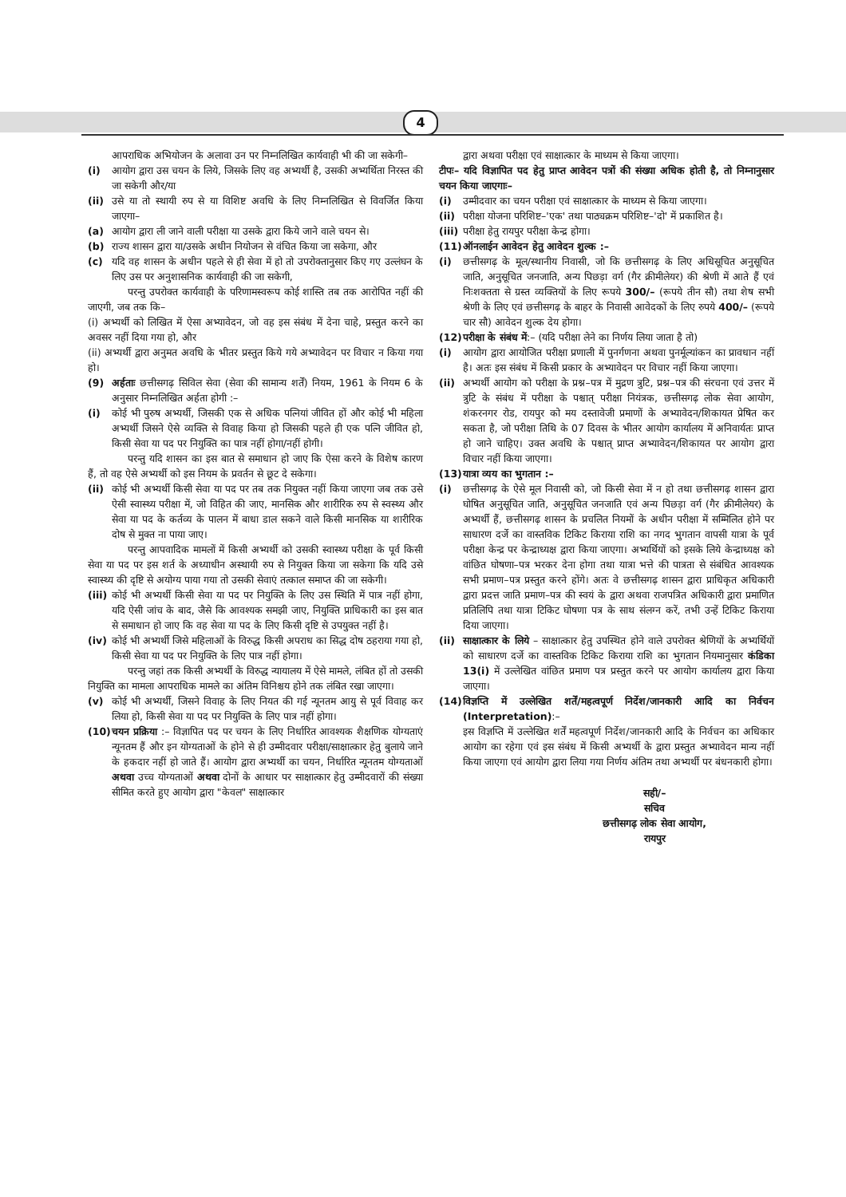4
आपराधिक अभियोजन के अलावा उन पर निम्नलिखित कार्यवाही भी की जा सकेगी–
(i) आयोग द्वारा उस चयन के लिये, जिसके लिए वह अभ्यर्थी है, उसकी अभ्यर्थिता निरस्त की जा सकेगी और/या
(ii) उसे या तो स्थायी रुप से या विशिष्ट अवधि के लिए निम्नलिखित से विवर्जित किया जाएगा–
(a) आयोग द्वारा ली जाने वाली परीक्षा या उसके द्वारा किये जाने वाले चयन से।
(b) राज्य शासन द्वारा या/उसके अधीन नियोजन से वंचित किया जा सकेगा, और
(c) यदि वह शासन के अधीन पहले से ही सेवा में हो तो उपरोक्तानुसार किए गए उल्लंघन के लिए उस पर अनुशासनिक कार्यवाही की जा सकेगी,
परन्तु उपरोक्त कार्यवाही के परिणामस्वरूप कोई शास्ति तब तक आरोपित नहीं की जाएगी, जब तक कि–
(i) अभ्यर्थी को लिखित में ऐसा अभ्यावेदन, जो वह इस संबंध में देना चाहे, प्रस्तुत करने का अवसर नहीं दिया गया हो, और
(ii) अभ्यर्थी द्वारा अनुमत अवधि के भीतर प्रस्तुत किये गये अभ्यावेदन पर विचार न किया गया हो।
(9) अर्हताः छत्तीसगढ़ सिविल सेवा (सेवा की सामान्य शर्तें) नियम, 1961 के नियम 6 के अनुसार निम्नलिखित अर्हता होगी :–
(i) कोई भी पुरुष अभ्यर्थी, जिसकी एक से अधिक पत्नियां जीवित हों और कोई भी महिला अभ्यर्थी जिसने ऐसे व्यक्ति से विवाह किया हो जिसकी पहले ही एक पत्नि जीवित हो, किसी सेवा या पद पर नियुक्ति का पात्र नहीं होगा/नहीं होगी।
परन्तु यदि शासन का इस बात से समाधान हो जाए कि ऐसा करने के विशेष कारण हैं, तो वह ऐसे अभ्यर्थी को इस नियम के प्रवर्तन से छूट दे सकेगा।
(ii) कोई भी अभ्यर्थी किसी सेवा या पद पर तब तक नियुक्त नहीं किया जाएगा जब तक उसे ऐसी स्वास्थ्य परीक्षा में, जो विहित की जाए, मानसिक और शारीरिक रुप से स्वस्थ्य और सेवा या पद के कर्तव्य के पालन में बाधा डाल सकने वाले किसी मानसिक या शारीरिक दोष से मुक्त ना पाया जाए।
परन्तु आपवादिक मामलों में किसी अभ्यर्थी को उसकी स्वास्थ्य परीक्षा के पूर्व किसी सेवा या पद पर इस शर्त के अध्याधीन अस्थायी रुप से नियुक्त किया जा सकेगा कि यदि उसे स्वास्थ्य की दृष्टि से अयोग्य पाया गया तो उसकी सेवाएं तत्काल समाप्त की जा सकेगी।
(iii)
कोई भी अभ्यर्थी किसी सेवा या पद पर नियुक्ति के लिए उस स्थिति में पात्र नहीं होगा, यदि ऐसी जांच के बाद, जैसे कि आवश्यक समझी जाए, नियुक्ति प्राधिकारी का इस बात से समाधान हो जाए कि वह सेवा या पद के लिए किसी दृष्टि से उपयुक्त नहीं है।
(iv) कोई भी अभ्यर्थी जिसे महिलाओं के विरुद्ध किसी अपराध का सिद्ध दोष ठहराया गया हो, किसी सेवा या पद पर नियुक्ति के लिए पात्र नहीं होगा।
परन्तु जहां तक किसी अभ्यर्थी के विरुद्ध न्यायालय में ऐसे मामले, लंबित हों तो उसकी नियुक्ति का मामला आपराधिक मामले का अंतिम विनिश्चय होने तक लंबित रखा जाएगा।
(v) कोई भी अभ्यर्थी, जिसने विवाह के लिए नियत की गई न्यूनतम आयु से पूर्व विवाह कर लिया हो, किसी सेवा या पद पर नियुक्ति के लिए पात्र नहीं होगा।
(10) चयन प्रक्रिया :– विज्ञापित पद पर चयन के लिए निर्धारित आवश्यक शैक्षणिक योग्यताएं न्यूनतम हैं और इन योग्यताओं के होने से ही उम्मीदवार परीक्षा/साक्षात्कार हेतु बुलाये जाने के हकदार नहीं हो जाते हैं। आयोग द्वारा अभ्यर्थी का चयन, निर्धारित न्यूनतम योग्यताओं अथवा उच्च योग्यताओं अथवा दोनों के आधार पर साक्षात्कार हेतु उम्मीदवारों की संख्या सीमित करते हुए आयोग द्वारा "केवल" साक्षात्कार
द्वारा अथवा परीक्षा एवं साक्षात्कार के माध्यम से किया जाएगा।
टीपः– यदि विज्ञापित पद हेतु प्राप्त आवेदन पत्रों की संख्या अधिक होती है, तो निम्नानुसार चयन किया जाएगाः–
(i) उम्मीदवार का चयन परीक्षा एवं साक्षात्कार के माध्यम से किया जाएगा।
(ii) परीक्षा योजना परिशिष्ट–'एक' तथा पाठ्यक्रम परिशिष्ट–'दो' में प्रकाशित है।
(iii)
परीक्षा हेतु रायपुर परीक्षा केन्द्र होगा।
(11) ऑनलाईन आवेदन हेतु आवेदन शुल्क :–
(i) छत्तीसगढ़ के मूल/स्थानीय निवासी, जो कि छत्तीसगढ़ के लिए अधिसूचित अनुसूचित जाति, अनुसूचित जनजाति, अन्य पिछड़ा वर्ग (गैर क्रीमीलेयर) की श्रेणी में आते हैं एवं निःशक्तता से ग्रस्त व्यक्तियों के लिए रूपये 300/– (रूपये तीन सौ) तथा शेष सभी श्रेणी के लिए एवं छत्तीसगढ़ के बाहर के निवासी आवेदकों के लिए रुपये 400/– (रूपये चार सौ) आवेदन शुल्क देय होगा।
(12) परीक्षा के संबंध में:– (यदि परीक्षा लेने का निर्णय लिया जाता है तो)
(i) आयोग द्वारा आयोजित परीक्षा प्रणाली में पुनर्गणना अथवा पुनर्मूल्यांकन का प्रावधान नहीं है। अतः इस संबंध में किसी प्रकार के अभ्यावेदन पर विचार नहीं किया जाएगा।
(ii) अभ्यर्थी आयोग को परीक्षा के प्रश्न–पत्र में मुद्रण त्रुटि, प्रश्न–पत्र की संरचना एवं उत्तर में त्रुटि के संबंध में परीक्षा के पश्चात् परीक्षा नियंत्रक, छत्तीसगढ़ लोक सेवा आयोग, शंकरनगर रोड, रायपुर को मय दस्तावेजी प्रमाणों के अभ्यावेदन/शिकायत प्रेषित कर सकता है, जो परीक्षा तिथि के 07 दिवस के भीतर आयोग कार्यालय में अनिवार्यतः प्राप्त हो जाने चाहिए। उक्त अवधि के पश्चात् प्राप्त अभ्यावेदन/शिकायत पर आयोग द्वारा विचार नहीं किया जाएगा।
(13) यात्रा व्यय का भुगतान :–
(i) छत्तीसगढ़ के ऐसे मूल निवासी को, जो किसी सेवा में न हो तथा छत्तीसगढ़ शासन द्वारा घोषित अनुसूचित जाति, अनुसूचित जनजाति एवं अन्य पिछड़ा वर्ग (गैर क्रीमीलेयर) के अभ्यर्थी हैं, छत्तीसगढ़ शासन के प्रचलित नियमों के अधीन परीक्षा में सम्मिलित होने पर साधारण दर्जे का वास्तविक टिकिट किराया राशि का नगद भुगतान वापसी यात्रा के पूर्व परीक्षा केन्द्र पर केन्द्राध्यक्ष द्वारा किया जाएगा। अभ्यर्थियों को इसके लिये केन्द्राध्यक्ष को वांछित घोषणा–पत्र भरकर देना होगा तथा यात्रा भत्ते की पात्रता से संबंधित आवश्यक सभी प्रमाण–पत्र प्रस्तुत करने होंगे। अतः वे छत्तीसगढ़ शासन द्वारा प्राधिकृत अधिकारी द्वारा प्रदत्त जाति प्रमाण–पत्र की स्वयं के द्वारा अथवा राजपत्रित अधिकारी द्वारा प्रमाणित प्रतिलिपि तथा यात्रा टिकिट घोषणा पत्र के साथ संलग्न करें, तभी उन्हें टिकिट किराया दिया जाएगा।
(ii) साक्षात्कार के लिये – साक्षात्कार हेतु उपस्थित होने वाले उपरोक्त श्रेणियों के अभ्यर्थियों को साधारण दर्जे का वास्तविक टिकिट किराया राशि का भुगतान नियमानुसार कंडिका 13(i) में उल्लेखित वांछित प्रमाण पत्र प्रस्तुत करने पर आयोग कार्यालय द्वारा किया जाएगा।
(14) विज्ञप्ति में उल्लेखित शर्तें/महत्वपूर्ण निर्देश/जानकारी आदि का निर्वचन (Interpretation):–
इस विज्ञप्ति में उल्लेखित शर्तें महत्वपूर्ण निर्देश/जानकारी आदि के निर्वचन का अधिकार आयोग का रहेगा एवं इस संबंध में किसी अभ्यर्थी के द्वारा प्रस्तुत अभ्यावेदन मान्य नहीं किया जाएगा एवं आयोग द्वारा लिया गया निर्णय अंतिम तथा अभ्यर्थी पर बंधनकारी होगा।
सही/–
सचिव
छत्तीसगढ़ लोक सेवा आयोग,
रायपुर